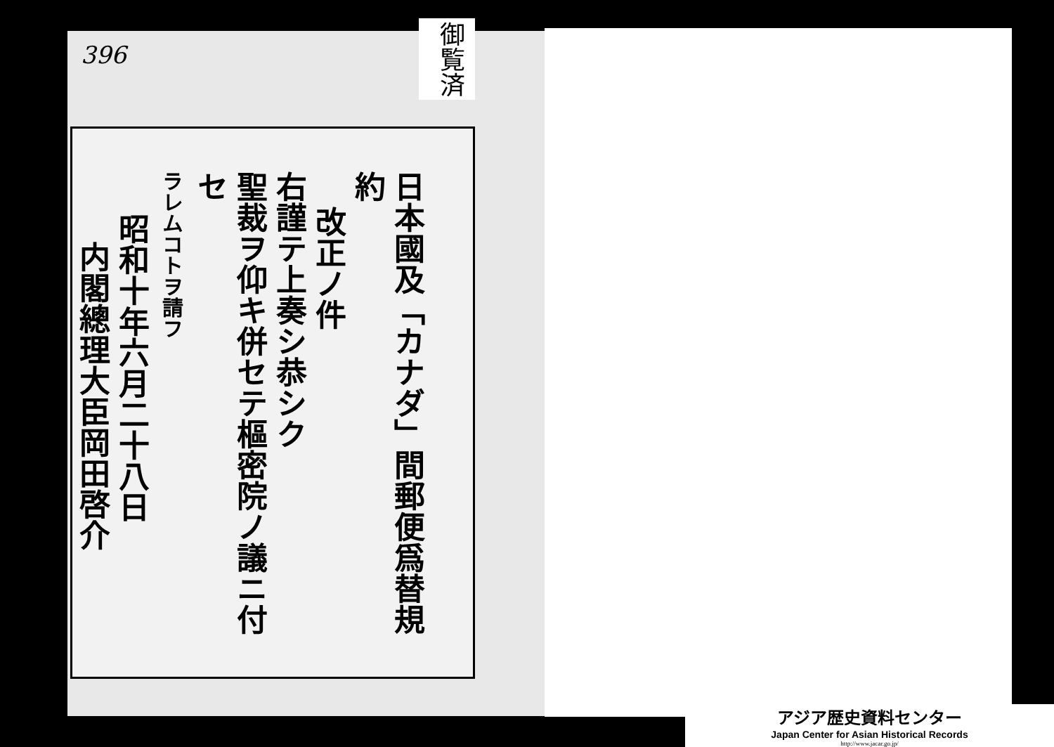396
御覧済
日本國及「カナダ」間郵便爲替規約
改正ノ件
右謹テ上奏シ恭シク
聖裁ヲ仰キ併セテ樞密院ノ議ニ付セ
ラレムコトヲ請フ
昭和十年六月二十八日
内閣總理大臣岡田啓介
アジア歴史資料センター
Japan Center for Asian Historical Records
http://www.jacar.go.jp/